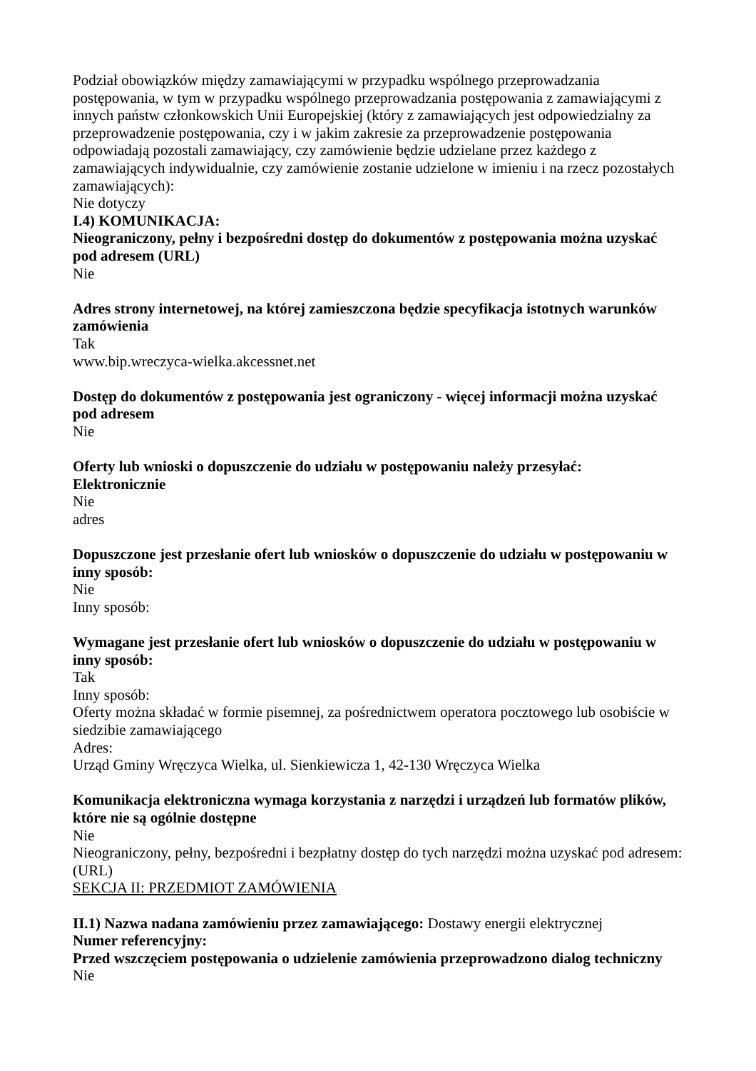Podział obowiązków między zamawiającymi w przypadku wspólnego przeprowadzania postępowania, w tym w przypadku wspólnego przeprowadzania postępowania z zamawiającymi z innych państw członkowskich Unii Europejskiej (który z zamawiających jest odpowiedzialny za przeprowadzenie postępowania, czy i w jakim zakresie za przeprowadzenie postępowania odpowiadają pozostali zamawiający, czy zamówienie będzie udzielane przez każdego z zamawiających indywidualnie, czy zamówienie zostanie udzielone w imieniu i na rzecz pozostałych zamawiających):
Nie dotyczy
I.4) KOMUNIKACJA:
Nieograniczony, pełny i bezpośredni dostęp do dokumentów z postępowania można uzyskać pod adresem (URL)
Nie
Adres strony internetowej, na której zamieszczona będzie specyfikacja istotnych warunków zamówienia
Tak
www.bip.wreczyca-wielka.akcessnet.net
Dostęp do dokumentów z postępowania jest ograniczony - więcej informacji można uzyskać pod adresem
Nie
Oferty lub wnioski o dopuszczenie do udziału w postępowaniu należy przesyłać:
Elektronicznie
Nie
adres
Dopuszczone jest przesłanie ofert lub wniosków o dopuszczenie do udziału w postępowaniu w inny sposób:
Nie
Inny sposób:
Wymagane jest przesłanie ofert lub wniosków o dopuszczenie do udziału w postępowaniu w inny sposób:
Tak
Inny sposób:
Oferty można składać w formie pisemnej, za pośrednictwem operatora pocztowego lub osobiście w siedzibie zamawiającego
Adres:
Urząd Gminy Wręczyca Wielka, ul. Sienkiewicza 1, 42-130 Wręczyca Wielka
Komunikacja elektroniczna wymaga korzystania z narzędzi i urządzeń lub formatów plików, które nie są ogólnie dostępne
Nie
Nieograniczony, pełny, bezpośredni i bezpłatny dostęp do tych narzędzi można uzyskać pod adresem: (URL)
SEKCJA II: PRZEDMIOT ZAMÓWIENIA
II.1) Nazwa nadana zamówieniu przez zamawiającego: Dostawy energii elektrycznej
Numer referencyjny:
Przed wszczęciem postępowania o udzielenie zamówienia przeprowadzono dialog techniczny
Nie